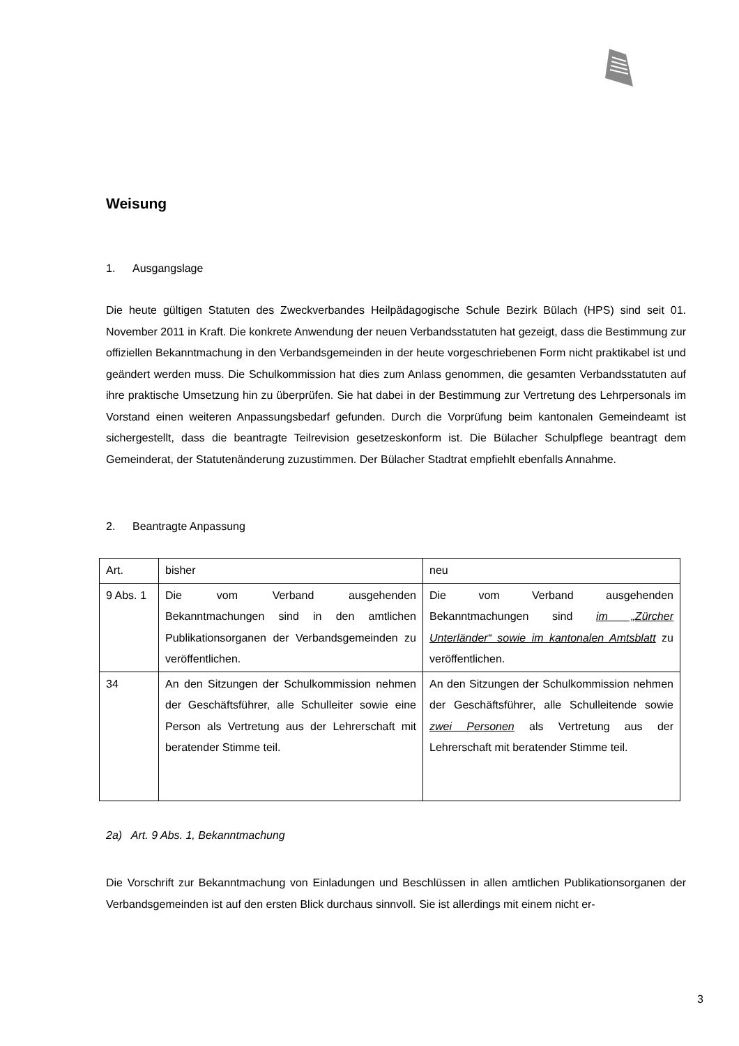Weisung
1. Ausgangslage
Die heute gültigen Statuten des Zweckverbandes Heilpädagogische Schule Bezirk Bülach (HPS) sind seit 01. November 2011 in Kraft. Die konkrete Anwendung der neuen Verbandsstatuten hat gezeigt, dass die Bestimmung zur offiziellen Bekanntmachung in den Verbandsgemeinden in der heute vorgeschriebenen Form nicht praktikabel ist und geändert werden muss. Die Schulkommission hat dies zum Anlass genommen, die gesamten Verbandsstatuten auf ihre praktische Umsetzung hin zu überprüfen. Sie hat dabei in der Bestimmung zur Vertretung des Lehrpersonals im Vorstand einen weiteren Anpassungsbedarf gefunden. Durch die Vorprüfung beim kantonalen Gemeindeamt ist sichergestellt, dass die beantragte Teilrevision gesetzeskonform ist. Die Bülacher Schulpflege beantragt dem Gemeinderat, der Statutenänderung zuzustimmen. Der Bülacher Stadtrat empfiehlt ebenfalls Annahme.
2. Beantragte Anpassung
| Art. | bisher | neu |
| --- | --- | --- |
| 9 Abs. 1 | Die vom Verband ausgehenden Bekanntmachungen sind in den amtlichen Publikationsorganen der Verbandsgemeinden zu veröffentlichen. | Die vom Verband ausgehenden Bekanntmachungen sind im „Zürcher Unterländer“ sowie im kantonalen Amtsblatt zu veröffentlichen. |
| 34 | An den Sitzungen der Schulkommission nehmen der Geschäftsführer, alle Schulleiter sowie eine Person als Vertretung aus der Lehrerschaft mit beratender Stimme teil. | An den Sitzungen der Schulkommission nehmen der Geschäftsführer, alle Schulleitende sowie zwei Personen als Vertretung aus der Lehrerschaft mit beratender Stimme teil. |
2a) Art. 9 Abs. 1, Bekanntmachung
Die Vorschrift zur Bekanntmachung von Einladungen und Beschlüssen in allen amtlichen Publikationsorganen der Verbandsgemeinden ist auf den ersten Blick durchaus sinnvoll. Sie ist allerdings mit einem nicht er-
3